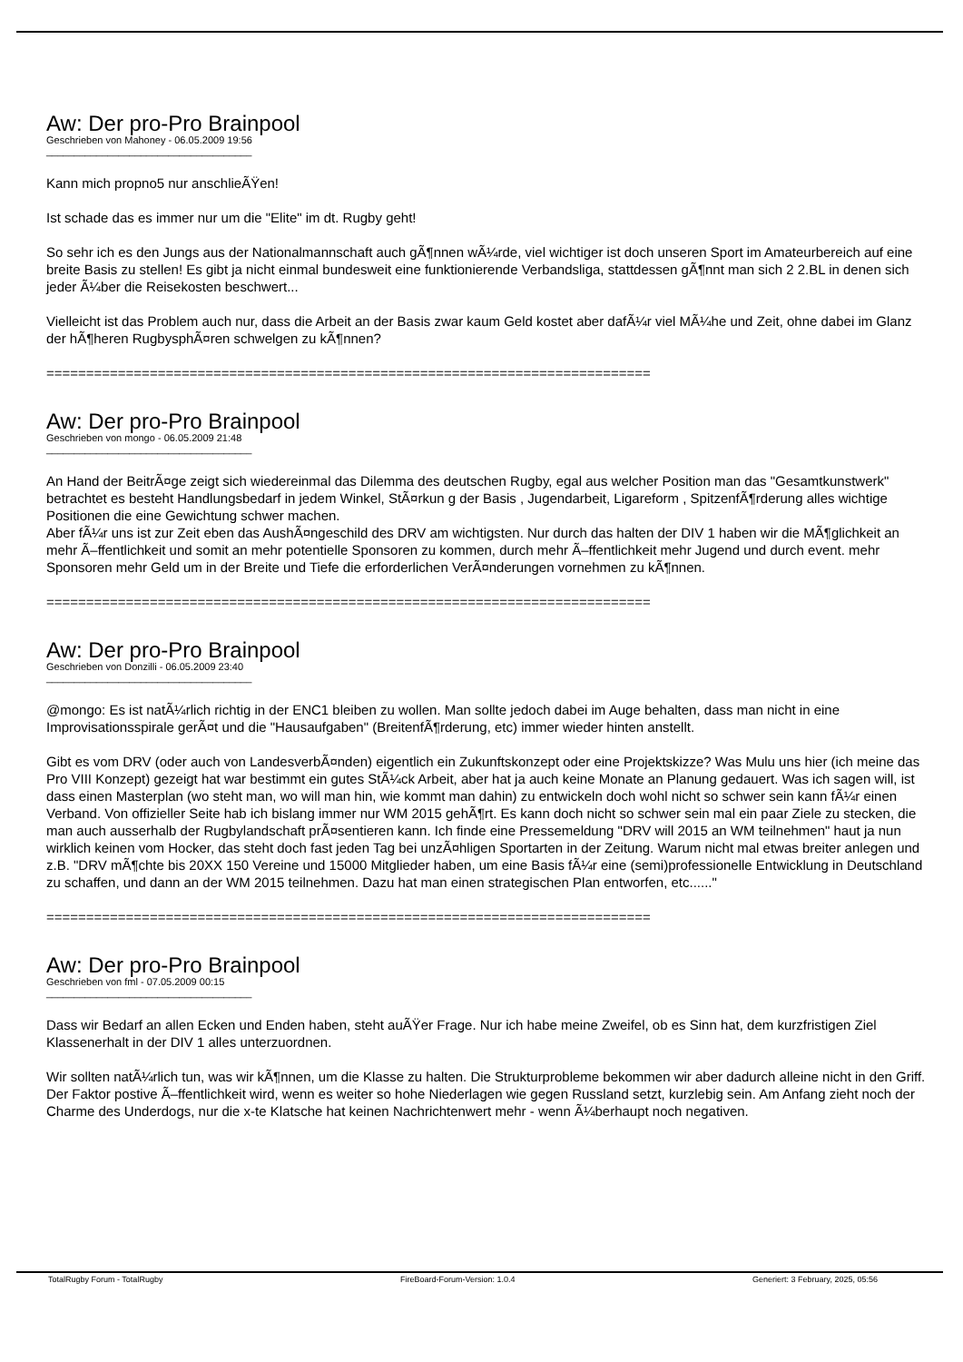Aw: Der pro-Pro Brainpool
Geschrieben von Mahoney - 06.05.2009 19:56
_____________________________________
Kann mich propno5 nur anschlieÃŸen!
Ist schade das es immer nur um die "Elite" im dt. Rugby geht!
So sehr ich es den Jungs aus der Nationalmannschaft auch gÃ¶nnen wÃ¼rde, viel wichtiger ist doch unseren Sport im Amateurbereich auf eine breite Basis zu stellen! Es gibt ja nicht einmal bundesweit eine funktionierende Verbandsliga, stattdessen gÃ¶nnt man sich 2 2.BL in denen sich jeder Ã¼ber die Reisekosten beschwert...
Vielleicht ist das Problem auch nur, dass die Arbeit an der Basis zwar kaum Geld kostet aber dafÃ¼r viel MÃ¼he und Zeit, ohne dabei im Glanz der hÃ¶heren RugbysphÃ¤ren schwelgen zu kÃ¶nnen?
============================================================================
Aw: Der pro-Pro Brainpool
Geschrieben von mongo - 06.05.2009 21:48
_____________________________________
An Hand der BeitrÃ¤ge zeigt sich wiedereinmal das Dilemma des deutschen Rugby, egal aus welcher Position man das "Gesamtkunstwerk" betrachtet es besteht Handlungsbedarf in jedem Winkel, StÃ¤rkun g der Basis , Jugendarbeit, Ligareform , SpitzenfÃ¶rderung alles wichtige Positionen die eine Gewichtung schwer machen.
Aber fÃ¼r uns ist zur Zeit eben das AushÃ¤ngeschild des DRV am wichtigsten. Nur durch das halten der DIV 1 haben wir die MÃ¶glichkeit an mehr Ã–ffentlichkeit und somit an mehr potentielle Sponsoren zu kommen, durch mehr Ã–ffentlichkeit mehr Jugend und durch event. mehr Sponsoren mehr Geld um in der Breite und Tiefe die erforderlichen VerÃ¤nderungen vornehmen zu kÃ¶nnen.
============================================================================
Aw: Der pro-Pro Brainpool
Geschrieben von Donzilli - 06.05.2009 23:40
_____________________________________
@mongo: Es ist natÃ¼rlich richtig in der ENC1 bleiben zu wollen. Man sollte jedoch dabei im Auge behalten, dass man nicht in eine Improvisationsspirale gerÃ¤t und die "Hausaufgaben" (BreitenfÃ¶rderung, etc) immer wieder hinten anstellt.
Gibt es vom DRV (oder auch von LandesverbÃ¤nden) eigentlich ein Zukunftskonzept oder eine Projektskizze? Was Mulu uns hier (ich meine das Pro VIII Konzept) gezeigt hat war bestimmt ein gutes StÃ¼ck Arbeit, aber hat ja auch keine Monate an Planung gedauert. Was ich sagen will, ist dass einen Masterplan (wo steht man, wo will man hin, wie kommt man dahin) zu entwickeln doch wohl nicht so schwer sein kann fÃ¼r einen Verband. Von offizieller Seite hab ich bislang immer nur WM 2015 gehÃ¶rt. Es kann doch nicht so schwer sein mal ein paar Ziele zu stecken, die man auch ausserhalb der Rugbylandschaft prÃ¤sentieren kann. Ich finde eine Pressemeldung "DRV will 2015 an WM teilnehmen" haut ja nun wirklich keinen vom Hocker, das steht doch fast jeden Tag bei unzÃ¤hligen Sportarten in der Zeitung. Warum nicht mal etwas breiter anlegen und z.B. "DRV mÃ¶chte bis 20XX 150 Vereine und 15000 Mitglieder haben, um eine Basis fÃ¼r eine (semi)professionelle Entwicklung in Deutschland zu schaffen, und dann an der WM 2015 teilnehmen. Dazu hat man einen strategischen Plan entworfen, etc......"
============================================================================
Aw: Der pro-Pro Brainpool
Geschrieben von fml - 07.05.2009 00:15
_____________________________________
Dass wir Bedarf an allen Ecken und Enden haben, steht auÃŸer Frage. Nur ich habe meine Zweifel, ob es Sinn hat, dem kurzfristigen Ziel Klassenerhalt in der DIV 1 alles unterzuordnen.
Wir sollten natÃ¼rlich tun, was wir kÃ¶nnen, um die Klasse zu halten. Die Strukturprobleme bekommen wir aber dadurch alleine nicht in den Griff. Der Faktor postive Ã–ffentlichkeit wird, wenn es weiter so hohe Niederlagen wie gegen Russland setzt, kurzlebig sein. Am Anfang zieht noch der Charme des Underdogs, nur die x-te Klatsche hat keinen Nachrichtenwert mehr - wenn Ã¼berhaupt noch negativen.
TotalRugby Forum - TotalRugby FireBoard-Forum-Version: 1.0.4 Generiert: 3 February, 2025, 05:56